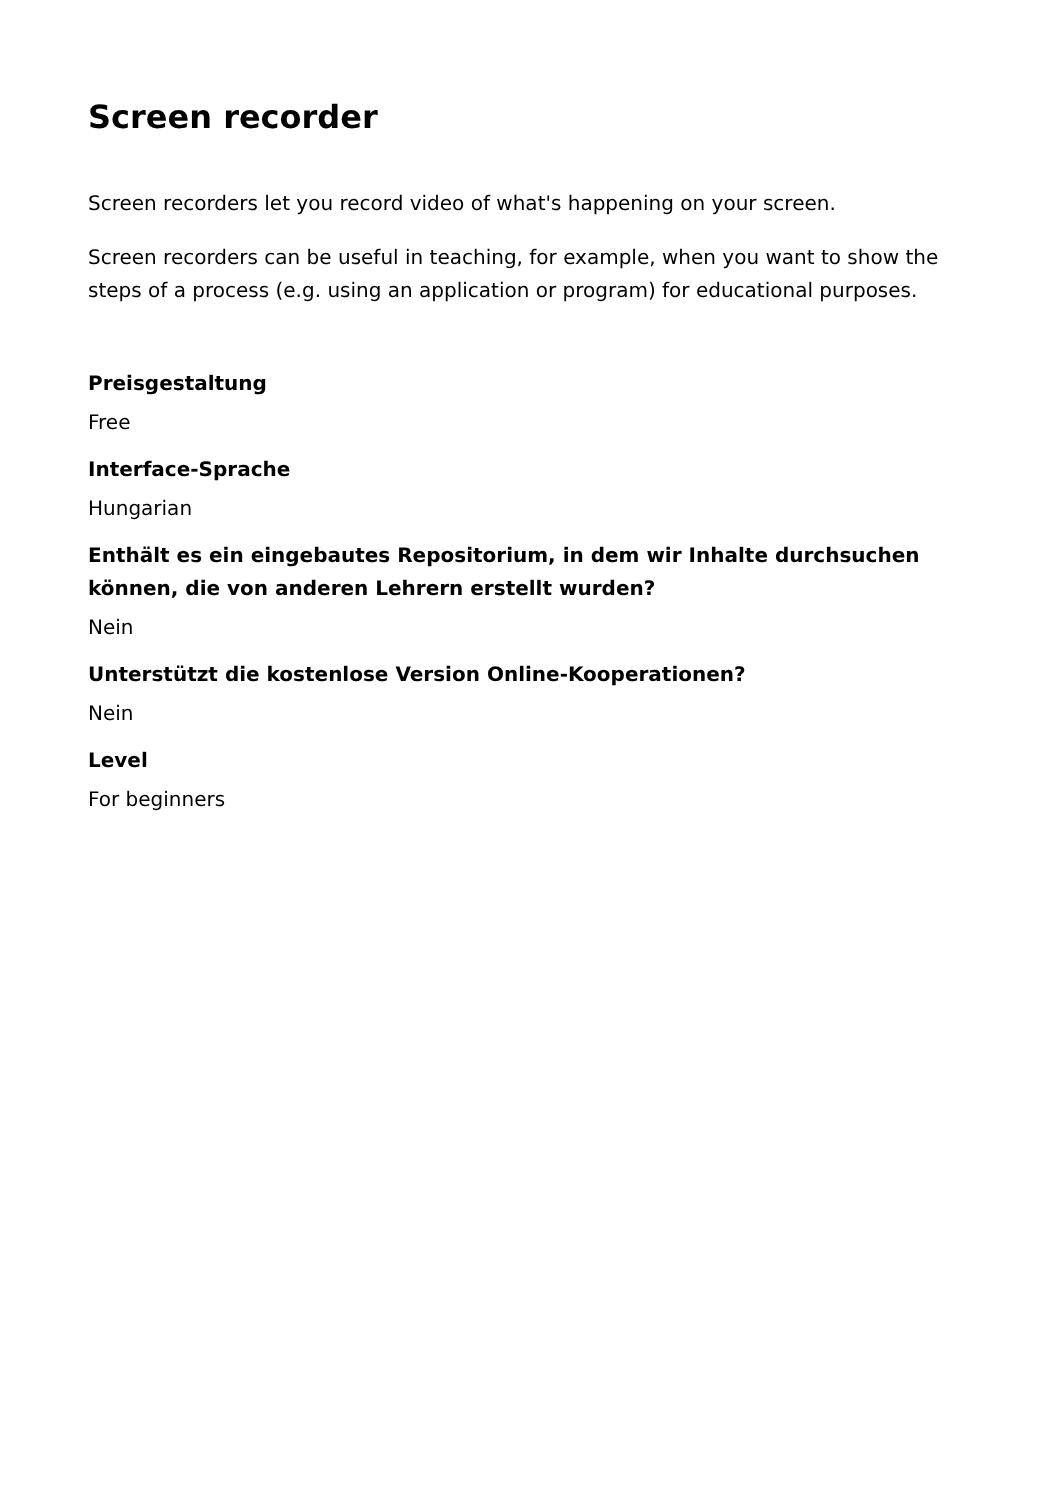Screen recorder
Screen recorders let you record video of what's happening on your screen.
Screen recorders can be useful in teaching, for example, when you want to show the steps of a process (e.g. using an application or program) for educational purposes.
Preisgestaltung
Free
Interface-Sprache
Hungarian
Enthält es ein eingebautes Repositorium, in dem wir Inhalte durchsuchen können, die von anderen Lehrern erstellt wurden?
Nein
Unterstützt die kostenlose Version Online-Kooperationen?
Nein
Level
For beginners